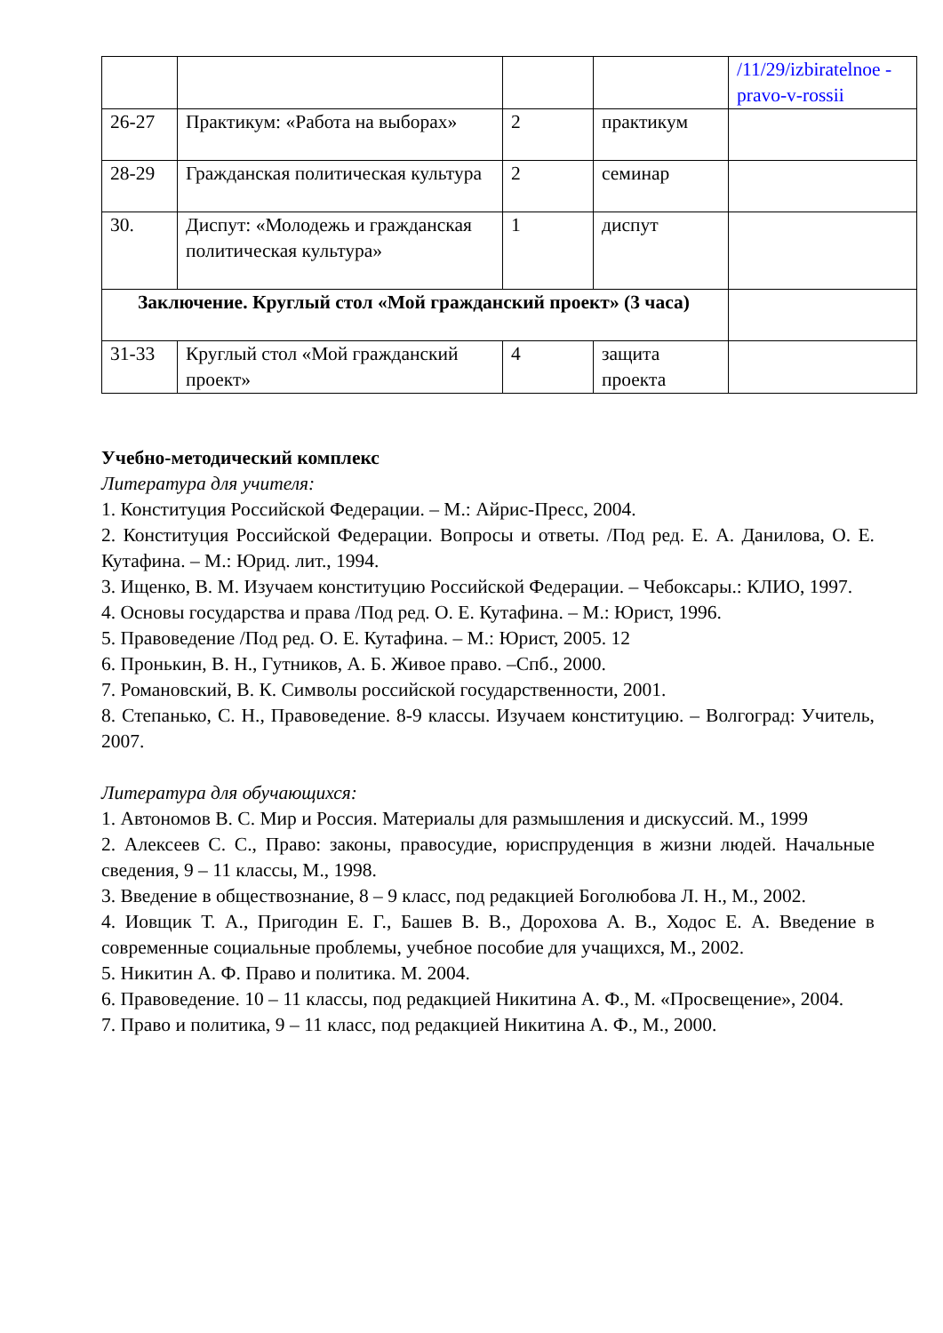| | | | | /11/29/izbiratelnoe -pravo-v-rossii |
| 26-27 | Практикум: «Работа на выборах» | 2 | практикум | |
| 28-29 | Гражданская политическая культура | 2 | семинар | |
| 30. | Диспут: «Молодежь и гражданская политическая культура» | 1 | диспут | |
| Заключение. Круглый стол «Мой гражданский проект» (3 часа) | | | | |
| 31-33 | Круглый стол «Мой гражданский проект» | 4 | защита проекта | |
Учебно-методический комплекс
Литература для учителя:
1. Конституция Российской Федерации. – М.: Айрис-Пресс, 2004.
2. Конституция Российской Федерации. Вопросы и ответы. /Под ред. Е. А. Данилова, О. Е. Кутафина. – М.: Юрид. лит., 1994.
3. Ищенко, В. М. Изучаем конституцию Российской Федерации. – Чебоксары.: КЛИО, 1997.
4. Основы государства и права /Под ред. О. Е. Кутафина. – М.: Юрист, 1996.
5. Правоведение /Под ред. О. Е. Кутафина. – М.: Юрист, 2005. 12
6. Пронькин, В. Н., Гутников, А. Б. Живое право. –Спб., 2000.
7. Романовский, В. К. Символы российской государственности, 2001.
8. Степанько, С. Н., Правоведение. 8-9 классы. Изучаем конституцию. – Волгоград: Учитель, 2007.
Литература для обучающихся:
1. Автономов В. С. Мир и Россия. Материалы для размышления и дискуссий. М., 1999
2. Алексеев С. С., Право: законы, правосудие, юриспруденция в жизни людей. Начальные сведения, 9 – 11 классы, М., 1998.
3. Введение в обществознание, 8 – 9 класс, под редакцией Боголюбова Л. Н., М., 2002.
4. Иовщик Т. А., Пригодин Е. Г., Башев В. В., Дорохова А. В., Ходос Е. А. Введение в современные социальные проблемы, учебное пособие для учащихся, М., 2002.
5. Никитин А. Ф. Право и политика. М. 2004.
6. Правоведение. 10 – 11 классы, под редакцией Никитина А. Ф., М. «Просвещение», 2004.
7. Право и политика, 9 – 11 класс, под редакцией Никитина А. Ф., М., 2000.